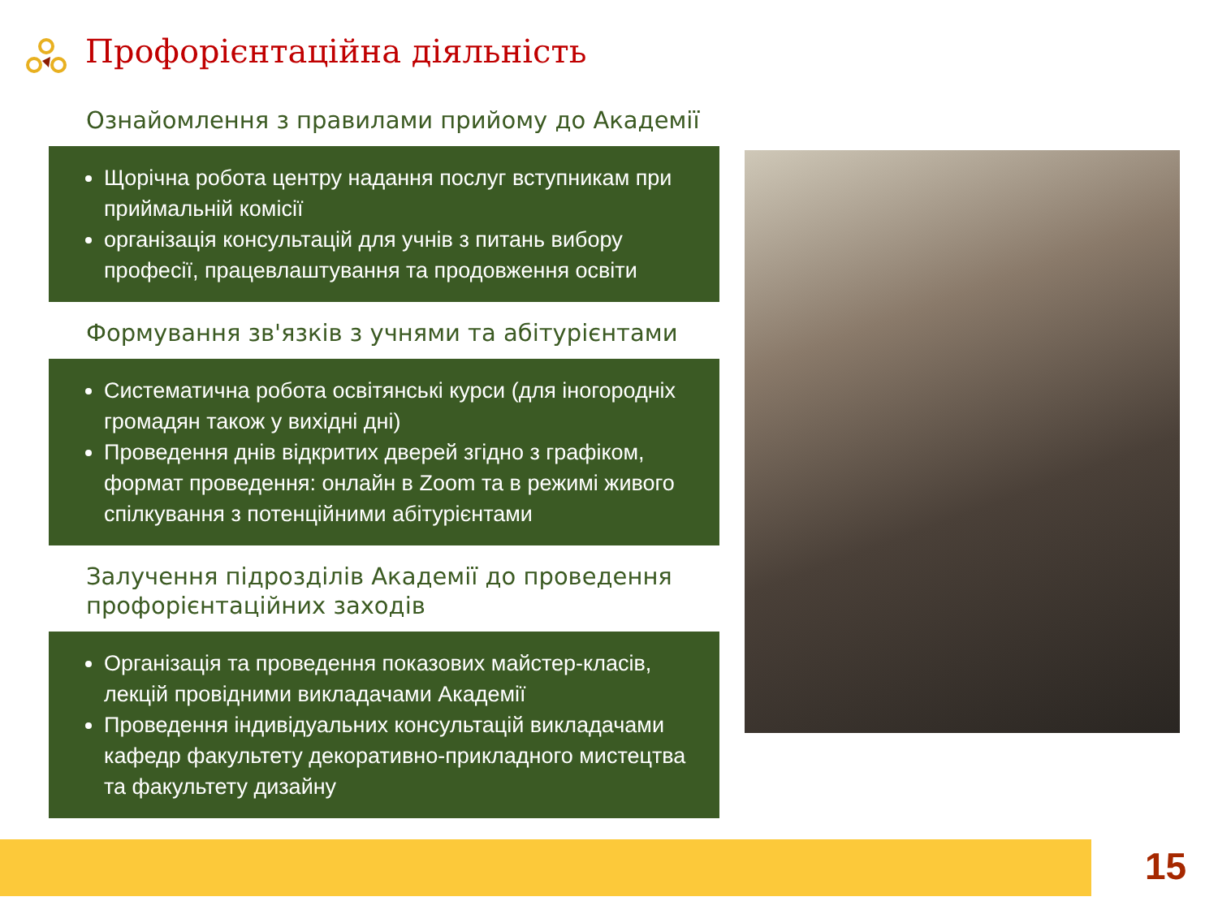Профорієнтаційна діяльність
Ознайомлення з правилами прийому до Академії
Щорічна робота центру надання послуг вступникам при приймальній комісії
організація консультацій для учнів з питань вибору професії, працевлаштування та продовження освіти
Формування зв'язків з учнями та абітурієнтами
Систематична робота освітянські курси (для іногородніх громадян також у вихідні дні)
Проведення днів відкритих дверей згідно з графіком, формат проведення: онлайн в Zoom та в режимі живого спілкування з потенційними абітурієнтами
Залучення підрозділів Академії до проведення профорієнтаційних заходів
Організація та проведення показових майстер-класів, лекцій провідними викладачами Академії
Проведення індивідуальних консультацій викладачами кафедр факультету декоративно-прикладного мистецтва та факультету дизайну
15